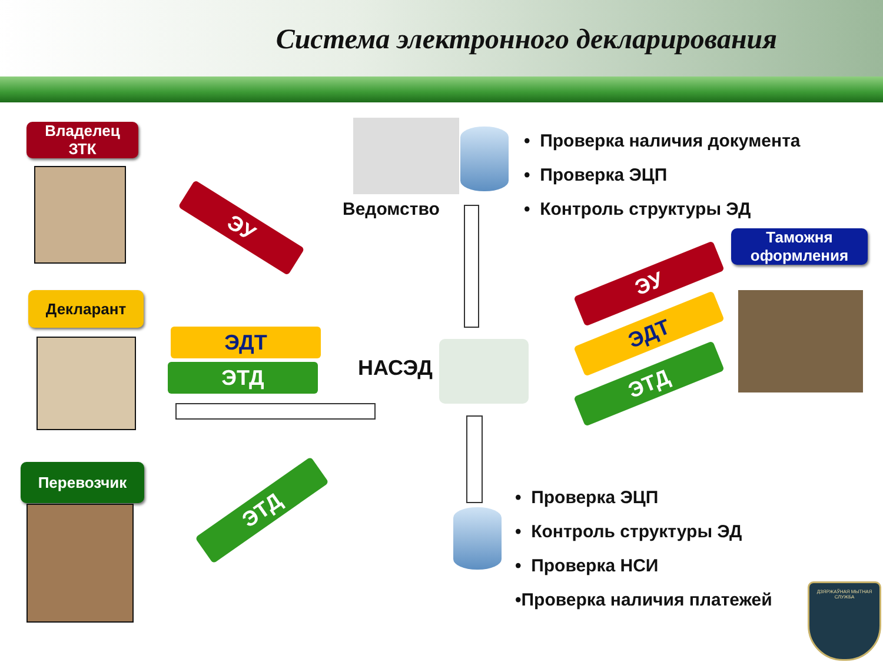Система электронного декларирования
Владелец
ЗТК
Декларант
Перевозчик
ЭУ
ЭДТ
ЭТД
ЭТД
Ведомство
НАСЭД
• Проверка наличия документа
• Проверка ЭЦП
• Контроль структуры ЭД
Таможня
оформления
ЭУ
ЭДТ
ЭТД
• Проверка ЭЦП
• Контроль структуры ЭД
• Проверка НСИ
•Проверка наличия платежей
ДЗЯРЖАЎНАЯ МЫТНАЯ СЛУЖБА